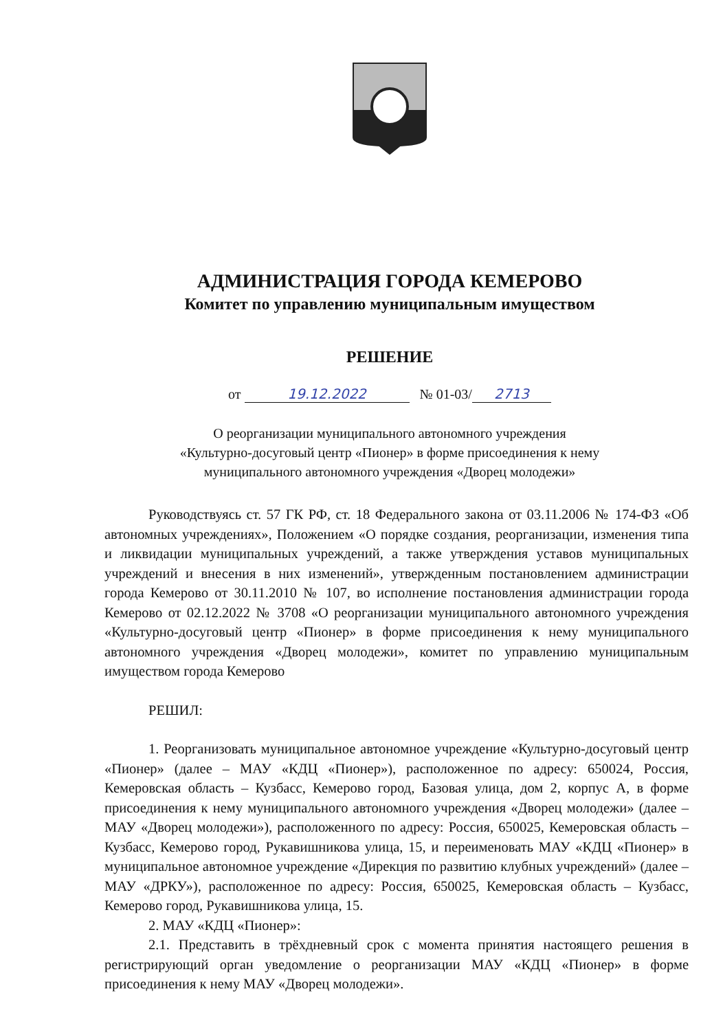АДМИНИСТРАЦИЯ ГОРОДА КЕМЕРОВО
Комитет по управлению муниципальным имуществом
РЕШЕНИЕ
от 19.12.2022 № 01-03/ 2713
О реорганизации муниципального автономного учреждения
«Культурно-досуговый центр «Пионер» в форме присоединения к нему
муниципального автономного учреждения «Дворец молодежи»
Руководствуясь ст. 57 ГК РФ, ст. 18 Федерального закона от 03.11.2006 № 174-ФЗ «Об автономных учреждениях», Положением «О порядке создания, реорганизации, изменения типа и ликвидации муниципальных учреждений, а также утверждения уставов муниципальных учреждений и внесения в них изменений», утвержденным постановлением администрации города Кемерово от 30.11.2010 № 107, во исполнение постановления администрации города Кемерово от 02.12.2022 № 3708 «О реорганизации муниципального автономного учреждения «Культурно-досуговый центр «Пионер» в форме присоединения к нему муниципального автономного учреждения «Дворец молодежи», комитет по управлению муниципальным имуществом города Кемерово
РЕШИЛ:
1. Реорганизовать муниципальное автономное учреждение «Культурно-досуговый центр «Пионер» (далее – МАУ «КДЦ «Пионер»), расположенное по адресу: 650024, Россия, Кемеровская область – Кузбасс, Кемерово город, Базовая улица, дом 2, корпус А, в форме присоединения к нему муниципального автономного учреждения «Дворец молодежи» (далее – МАУ «Дворец молодежи»), расположенного по адресу: Россия, 650025, Кемеровская область – Кузбасс, Кемерово город, Рукавишникова улица, 15, и переименовать МАУ «КДЦ «Пионер» в муниципальное автономное учреждение «Дирекция по развитию клубных учреждений» (далее – МАУ «ДРКУ»), расположенное по адресу: Россия, 650025, Кемеровская область – Кузбасс, Кемерово город, Рукавишникова улица, 15.
2. МАУ «КДЦ «Пионер»:
2.1. Представить в трёхдневный срок с момента принятия настоящего решения в регистрирующий орган уведомление о реорганизации МАУ «КДЦ «Пионер» в форме присоединения к нему МАУ «Дворец молодежи».